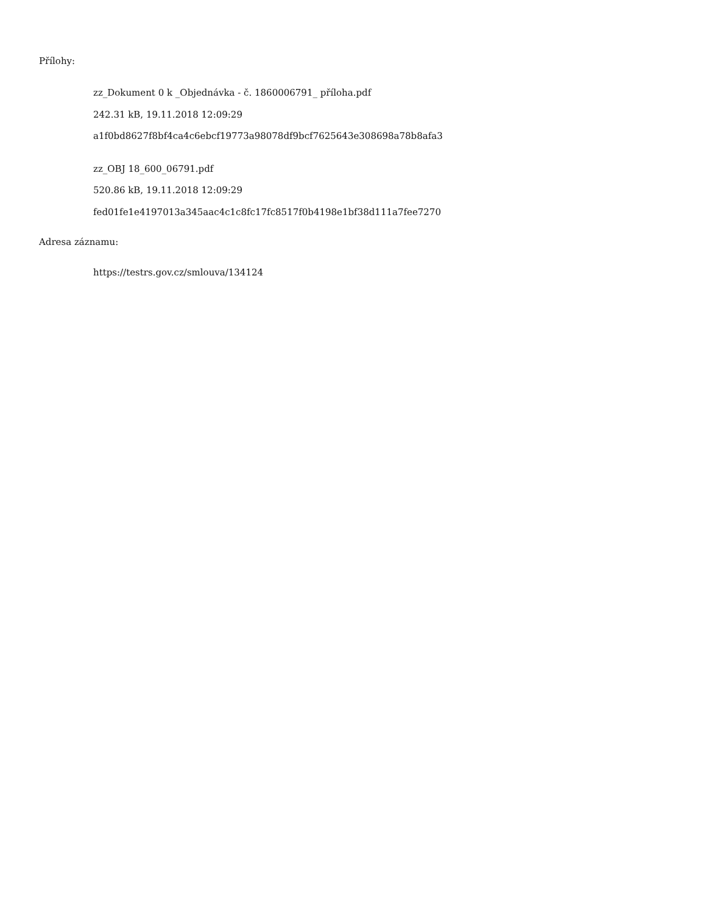Přílohy:
zz_Dokument 0 k _Objednávka - č. 1860006791_ příloha.pdf
242.31 kB, 19.11.2018 12:09:29
a1f0bd8627f8bf4ca4c6ebcf19773a98078df9bcf7625643e308698a78b8afa3
zz_OBJ 18_600_06791.pdf
520.86 kB, 19.11.2018 12:09:29
fed01fe1e4197013a345aac4c1c8fc17fc8517f0b4198e1bf38d111a7fee7270
Adresa záznamu:
https://testrs.gov.cz/smlouva/134124